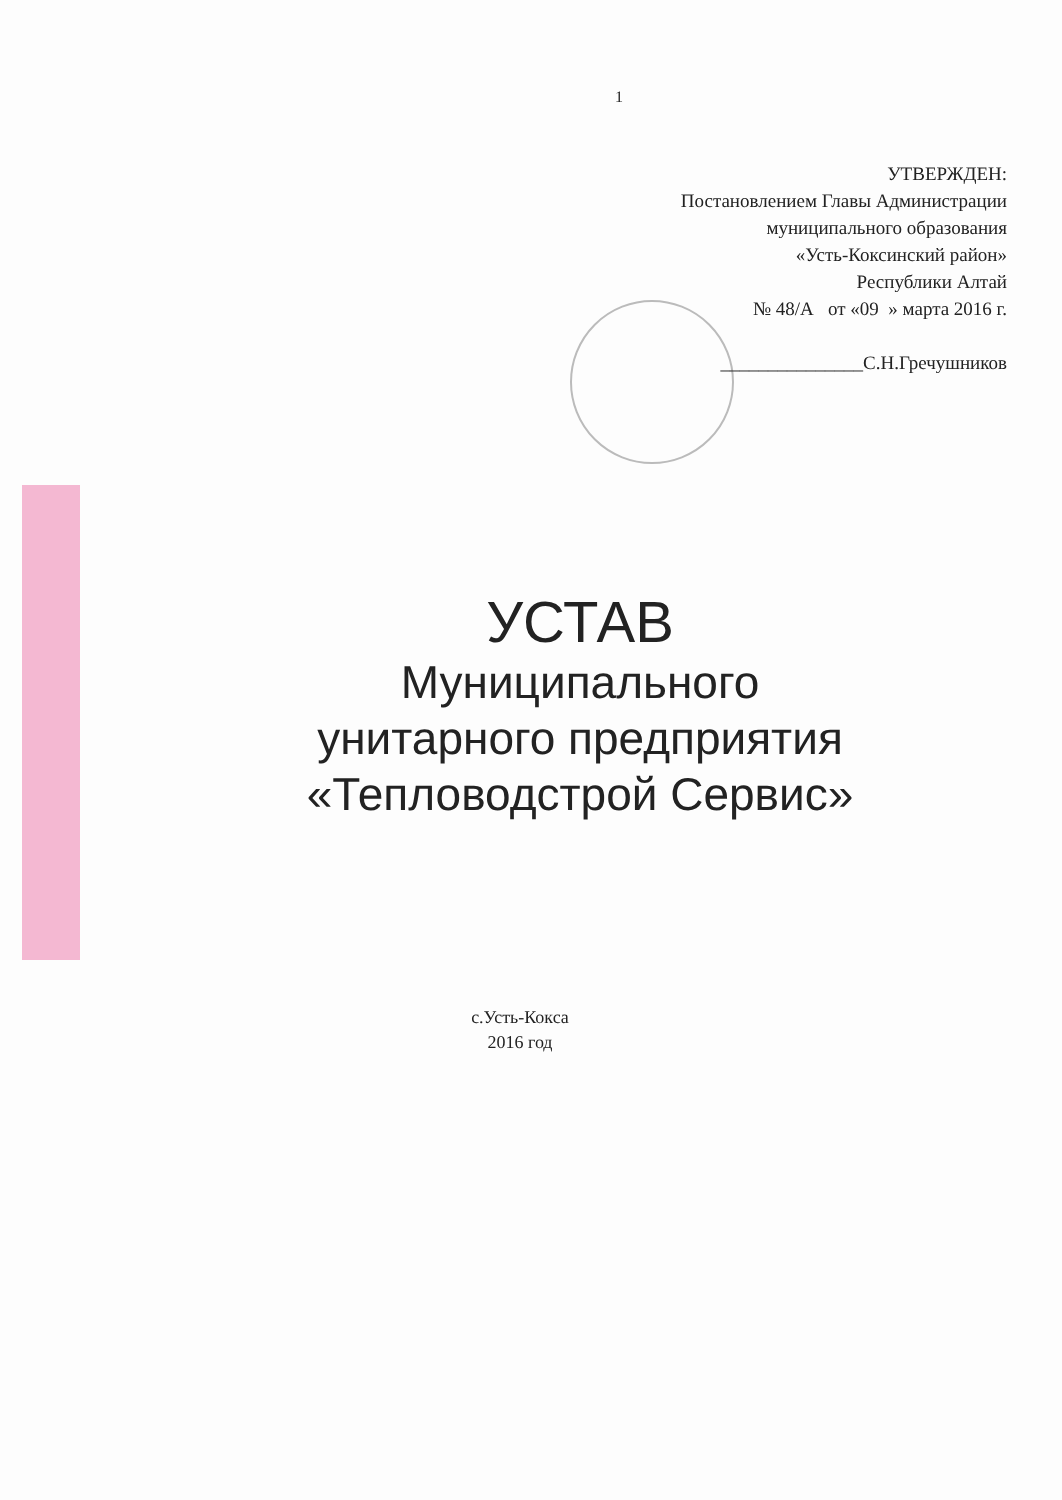1
УТВЕРЖДЕН:
Постановлением Главы Администрации
муниципального образования
«Усть-Коксинский район»
Республики Алтай
№ 48/А от «09 » марта 2016 г.
_______________С.Н.Гречушников
УСТАВ
Муниципального
унитарного предприятия
«Тепловодстрой Сервис»
с.Усть-Кокса
2016 год